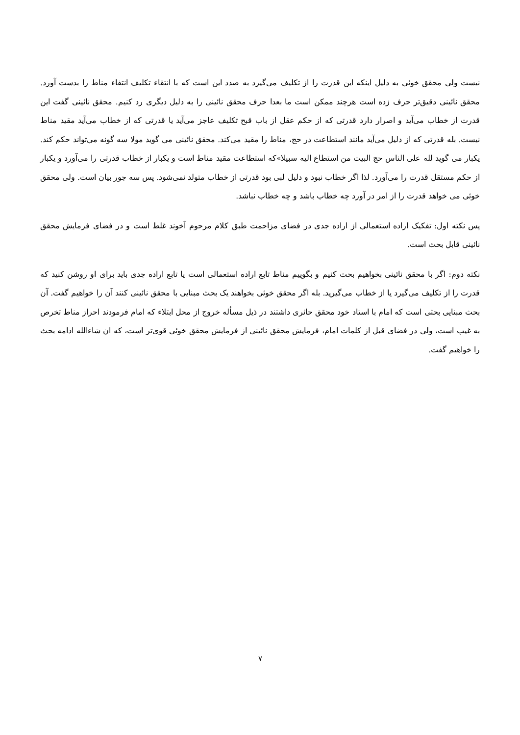نیست ولی محقق خوئی به دلیل اینکه این قدرت را از تکلیف می‌گیرد به صدد این است که با انتقاء تکلیف انتفاء مناط را بدست آورد. محقق نائینی دقیق‌تر حرف زده است هرچند ممکن است ما بعدا حرف محقق نائینی را به دلیل دیگری رد کنیم. محقق نائینی گفت این قدرت از خطاب می‌آید و اصرار دارد قدرتی که از حکم عقل از باب قبح تکلیف عاجز می‌آید یا قدرتی که از خطاب می‌آید مقید مناط نیست. بله قدرتی که از دلیل می‌آید مانند استطاعت در حج، مناط را مقید می‌کند. محقق نائینی می گوید مولا سه گونه می‌تواند حکم کند. یکبار می گوید لله علی الناس حج البیت من استطاع الیه سبیلا»که استطاعت مقید مناط است و یکبار از خطاب قدرتی را می‌آورد و یکبار از حکم مستقل قدرت را می‌آورد. لذا اگر خطاب نبود و دلیل لبی بود قدرتی از خطاب متولد نمی‌شود. پس سه جور بیان است. ولی محقق خوئی می خواهد قدرت را از امر در آورد چه خطاب باشد و چه خطاب نباشد.
پس نکته اول: تفکیک اراده استعمالی از اراده جدی در فضای مزاحمت طبق کلام مرحوم آخوند غلط است و در فضای فرمایش محقق نائینی قابل بحث است.
نکته دوم: اگر با محقق نائینی بخواهیم بحث کنیم و بگوییم مناط تابع اراده استعمالی است یا تابع اراده جدی باید برای او روشن کنید که قدرت را از تکلیف می‌گیرد یا از خطاب می‌گیرید. بله اگر محقق خوئی بخواهند یک بحث مبنایی با محقق نائینی کنند آن را خواهیم گفت. آن بحث مبنایی بحثی است که امام با استاد خود محقق حائری داشتند در ذیل مسأله خروج از محل ابتلاء که امام فرمودند احراز مناط تخرص به غیب است، ولی در فضای قبل از کلمات امام، فرمایش محقق نائینی از فرمایش محقق خوئی قوی‌تر است، که ان شاءالله ادامه بحث را خواهیم گفت.
۷